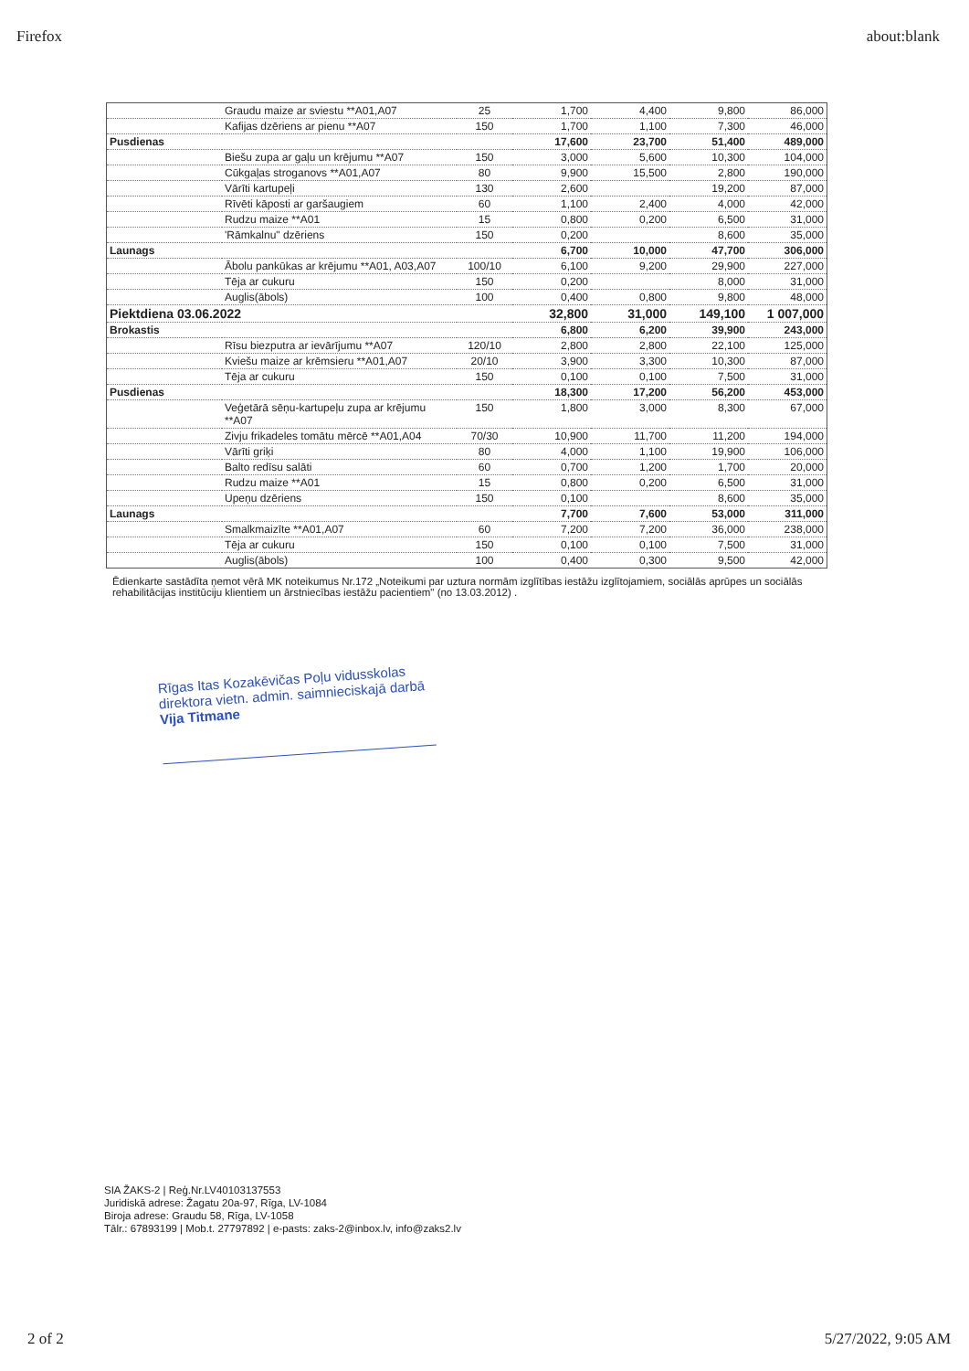Firefox about:blank
| | Graudu maize ar sviestu **A01,A07 | 25 | 1,700 | 4,400 | 9,800 | 86,000 |
| | Kafijas dzēriens ar pienu **A07 | 150 | 1,700 | 1,100 | 7,300 | 46,000 |
| Pusdienas | | | 17,600 | 23,700 | 51,400 | 489,000 |
| | Biešu zupa ar gaļu un krējumu **A07 | 150 | 3,000 | 5,600 | 10,300 | 104,000 |
| | Cūkgaļas stroganovs **A01,A07 | 80 | 9,900 | 15,500 | 2,800 | 190,000 |
| | Vārīti kartupeļi | 130 | 2,600 | | 19,200 | 87,000 |
| | Rīvēti kāposti ar garšaugiem | 60 | 1,100 | 2,400 | 4,000 | 42,000 |
| | Rudzu maize **A01 | 15 | 0,800 | 0,200 | 6,500 | 31,000 |
| | 'Rāmkalnu" dzēriens | 150 | 0,200 | | 8,600 | 35,000 |
| Launags | | | 6,700 | 10,000 | 47,700 | 306,000 |
| | Ābolu pankūkas ar krējumu **A01, A03,A07 | 100/10 | 6,100 | 9,200 | 29,900 | 227,000 |
| | Tēja ar cukuru | 150 | 0,200 | | 8,000 | 31,000 |
| | Auglis(ābols) | 100 | 0,400 | 0,800 | 9,800 | 48,000 |
| Piektdiena 03.06.2022 | | | 32,800 | 31,000 | 149,100 | 1 007,000 |
| Brokastis | | | 6,800 | 6,200 | 39,900 | 243,000 |
| | Rīsu biezputra ar ievārījumu **A07 | 120/10 | 2,800 | 2,800 | 22,100 | 125,000 |
| | Kviešu maize ar krēmsieru **A01,A07 | 20/10 | 3,900 | 3,300 | 10,300 | 87,000 |
| | Tēja ar cukuru | 150 | 0,100 | 0,100 | 7,500 | 31,000 |
| Pusdienas | | | 18,300 | 17,200 | 56,200 | 453,000 |
| | Veģetārā sēņu-kartupeļu zupa ar krējumu **A07 | 150 | 1,800 | 3,000 | 8,300 | 67,000 |
| | Zivju frikadeles tomātu mērcē **A01,A04 | 70/30 | 10,900 | 11,700 | 11,200 | 194,000 |
| | Vārīti griķi | 80 | 4,000 | 1,100 | 19,900 | 106,000 |
| | Balto redīsu salāti | 60 | 0,700 | 1,200 | 1,700 | 20,000 |
| | Rudzu maize **A01 | 15 | 0,800 | 0,200 | 6,500 | 31,000 |
| | Upeņu dzēriens | 150 | 0,100 | | 8,600 | 35,000 |
| Launags | | | 7,700 | 7,600 | 53,000 | 311,000 |
| | Smalkmaizīte **A01,A07 | 60 | 7,200 | 7,200 | 36,000 | 238,000 |
| | Tēja ar cukuru | 150 | 0,100 | 0,100 | 7,500 | 31,000 |
| | Auglis(ābols) | 100 | 0,400 | 0,300 | 9,500 | 42,000 |
Ēdienkarte sastādīta ņemot vērā MK noteikumus Nr.172 „Noteikumi par uztura normām izglītības iestāžu izglītojamiem, sociālās aprūpes un sociālās rehabilitācijas institūciju klientiem un ārstniecības iestāžu pacientiem" (no 13.03.2012) .
Rīgas Itas Kozakēvičas Poļu vidusskolas direktora vietn. admin. saimnieciskajā darbā
Vija Titmane
SIA ŽAKS-2 | Reģ.Nr.LV40103137553
Juridiskā adrese: Žagatu 20a-97, Rīga, LV-1084
Biroja adrese: Graudu 58, Rīga, LV-1058
Tālr.: 67893199 | Mob.t. 27797892 | e-pasts: zaks-2@inbox.lv, info@zaks2.lv
2 of 2 5/27/2022, 9:05 AM